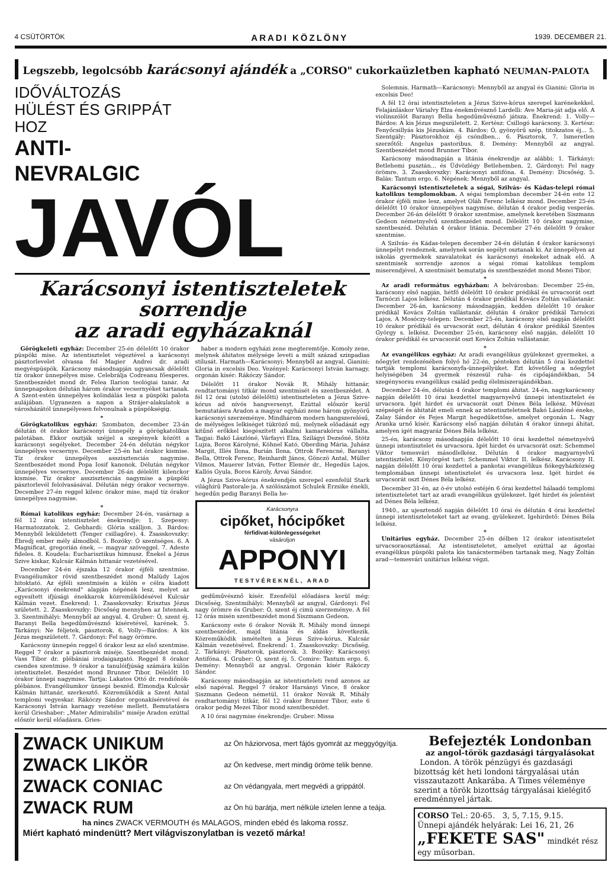4 CSÜTÖRTÖK ARADI KÖZLÖNY 1939. DECEMBER 21.
Legszebb, legolcsóbb karácsonyi ajándék a „CORSO" cukorkaüzletben kapható NEUMAN-PALOTA
IDŐVÁLTOZÁS
HÜLÉST ÉS GRIPPÁT
HOZ
ANTI-
NEVRALGIC
JAVÓL
Karácsonyi istentiszteletek sorrendje
az aradi egyházaknál
Görögkeleti egyház: December 25-én délelőtt 10 órakor püspöki mise. Az istentisztelet végeztével a karácsonyi pásztorlevelet olvassa fel Magier Andrei dr. aradi megyéspüspök. Karácsony másodnapján ugyancsak délelőtt tíz órakor ünnepélyes mise. Celebrálja Codreanu főesperes. Szentbeszédet mond dr. Felea Ilarion teológiai tanár. Az ünnepnapokon délután három órakor vecsernyéket tartanak. A Szent-estén ünnepélyes kolindálás lesz a püspöki palota aulájában. Ugyanezen a napon a Strájer-alakulatok a városházától ünnepélyesen felvonulnak a püspökségig.
*
Görögkatolikus egyház: Szombaton, december 23-án délután öt órakor karácsonyi ünnepély a görögkatolikus palotában. Ekkor osztják széjjel a szegények között a karácsonyi segélyeket. December 24-én délután négykor ünnepélyes vecsernye. December 25-én hat órakor kismise. Tíz órakor ünnepélyes asszisztenciás nagymise. Szentbeszédet mond Popa Iosif kanonok. Délután négykor ünnepélyes vecsernye. December 26-án délelőtt kilenckor kismise. Tíz órakor asszisztenciás nagymise a püspöki pásztorlevél felolvasásával. Délután négy órakor vecsernye. December 27-én reggel kilenc órakor mise, majd tíz órakor ünnepélyes nagymise.
*
Római katolikus egyház: December 24-én, vasárnap a fél 12 órai istentisztelet énekrendje: 1. Szepessy: Harmatozzatok. 2. Gebhardi: Glória szálljon. 3. Bárdos: Mennyből leküldetett (Tenger csillagőre). 4. Zsasskovszky: Ébredj ember mély álmodból. 5. Bozóky: Ó szentséges. 6. A Magnificat, gregorián ének, — magyar szöveggel. 7. Adeste fideles. 8. Koudela: Eucharisztikus himnusz. Énekel a Jézus Szive kiskar, Kulcsár Kálmán hittanár vezetésével.
December 24-én éjszaka 12 órakor éjféli szentmise. Evangéliumkor rövid szentbeszédet mond Malüdy Lajos hitoktató. Az éjféli szentmisén a külön e célra kiadott „Karácsonyi énekrend" alapján népének lesz, melyet az egyesített ifjúsági énekkarok közreműködésével Kulcsár Kálmán vezet. Énekrend: 1. Zsasskovszky: Krisztus Jézus született. 2. Zsasskovszky: Dicsőség mennyben az Istennek. 3. Szentmihályi: Mennyből az angyal. 4. Gruber: Ó, szent éj. Baranyi Bella hegedűművésznő kíséretével, karének. 5. Tárkányi: Ne féljetek, pásztorok. 6. Volly—Bárdos: A kis Jézus megszületett. 7. Gárdonyi: Fel nagy örömre.
Karácsony ünnepén reggel 6 órakor lesz az első szentmise. Reggel 7 órakor a pásztorok miséje. Szentbeszédet mond: Vass Tibor dr. plébániai irodaigazgató. Reggel 8 órakor csendes szentmise. 9 órakor a tanulóifjúság számára külön istentisztelet. Beszédet mond Brunner Tibor. Délelőtt 10 órakor ünnepi nagymise. Tartja: Lakatos Ottó dr. rendiőnök-plébános. Evangéliumkor ünnepi beszéd. Elmondja Kulcsár Kálmán hittanár, szerkesztő. Közreműködik a Szent Antal templomi vegyeskar. Rákóczy Sándor orgonakíséretével és Karácsonyi István karnagy vezetése mellett. Bemutatásra kerül Grieshaber: „Mater Admirabilis" miséje Aradon ezúttal először kerül előadásra. Gries-
haber a modern egyházi zene megteremtője. Komoly zene, melynek áhitatos mélysége leveti a múlt század szinpadias stílusát. Harmath—Karácsonyi: Mennyből az angyal, Gianini: Gloria in excelsis Deo. Vezényel: Karácsonyi István karnagy, orgonán kísér: Rákóczy Sándor.
Délelőtt 11 órakor Novák R. Mihály hittanár, rendtartományi titkár mond szentmisét és szentbeszédet. A fél 12 órai (utolsó délelőtti) istentiszteleten a Jézus Szive-kórus ad nívós hangversenyt. Ezúttal először kerül bemutatásra Aradon a magyar egyházi zene három gyönyörű karácsonyi szerzeménye. Mindhárom modern hangszerelésű, de mélységes lelkiséget tükröző mű, melynek előadását egy kitűnő erőkkel kiegészített alkalmi kamarakórus vállalta. Tagjai: Bakó Lászlóné, Várfayvi Elza, Szilágyi Dezsőné, Stötz Lujza, Boros Károlyné, Köhnel Kató, Oberding Mária, Juhász Margit, Illés Ilona, Burián Ilona, Ottrok Ferencné, Baranyi Bella, Ottrok Ferenc, Reinhardt János, Gönczö Antal, Müller Vilmos, Mauerer István, Fetter Elemér dr., Hegedüs Lajos, Kallós Gyula, Boros Károly, Árvai Sándor.
A Jézus Szive-kórus énekrendjén szerepel ezenfelül Stark világhírű Pastorale-ja. A szólószámot Schulek Erzsike énekli, hegedűn pedig Baranyi Bella he-
Karácsonyra
cipőket, hócipőket
férfidivat-különlegességeket
vásároljon
APPONYI
TESTVÉREKNÉL, ARAD
gedűművésznő kísér. Ezenfelül előadásra kerül még: Dicsőség, Szentmihályi: Mennyből az angyal, Gárdonyi: Fel nagy örömre és Gruber: Ó, szent éj cimü szerzeménye. A fél 12 órás misén szentbeszédet mond Siszmann Gedeon.
Karácsony este 6 órakor Novák R. Mihály mond ünnepi szentbeszédet, majd litánia és áldás következik. Közreműködik ismételten a Jézus Szive-kórus, Kulcsár Kálmán vezetésével. Énekrend: 1. Zsasskovszky: Dicsőség. 2. Tárkányi: Pásztorok, pásztorok. 3. Bozóky: Karácsonyi Antifóna. 4. Gruber: Ó, szent éj. 5. Comire: Tantum ergo. 6. Demény: Mennyből az angyal. Orgonán kísér Rákóczy Sándor.
Karácsony másodnapján az istentiszteleti rend azonos az első napéval. Reggel 7 órakor Harsányi Vince, 8 órakor Siszmann Gedeon németül, 11 órakor Novák R. Mihály rendtartományi titkár, fél 12 órakor Brunner Tibor, este 6 órakor pedig Mezei Tibor mond szentbeszédet.
A 10 órai nagymise énekrendje: Gruber: Missa
Solemnis. Harmath—Karácsonyi: Mennyből az angyal és Gianini: Gloria in excelsis Deo!
A fél 12 órai istentiszteleten a Jézus Szive-kórus szerepel karénekekkel. Felajánláskor Várialvy Elza énekművésznő Lardelli: Ave Maria-ját adja elő. A violinszólót Baranyi Bella hegedűművésznő játsza. Énekrend: 1. Volly—Bárdos: A kis Jézus megszületett. 2. Kertész: Csillogó karácsony. 3. Kertész: Fenyőcsillyás kis Jézuskám. 4. Bárdos: Ó, gyönyörű szép, titokzatos éj... 5. Szentgály: Pásztorokhoz éji csöndben... 6. Pásztorok, 7. Ismeretlen szerzőtől: Angelus pastoribus. 8. Demény: Mennyből az angyal. Szentbeszédet mond Brunner Tibor.
Karácsony másodnapján a litánia énekrendje az alábbi: 1. Tárkányi: Betlehemi pusztán... és Üdvözlégy Betlehemben. 2. Gárdonyi: Fel nagy örömre. 3. Zsasskovszky: Karácsonyi antifóna. 4. Demény: Dicsőség. 5. Balás: Tantum ergo. 6. Népének: Mennyből az angyal.
Karácsonyi istentiszteletek a ségai, Szilvás- és Kádas-telepi római katolikus templomokban. A ségai templomban december 24-én este 12 órakor éjféli mise lesz, amelyet Oláh Ferenc lelkész mond. December 25-én délelőtt 10 órakor ünnepélyes nagymise, délután 4 órakor pedig vesperás. December 26-án délelőtt 9 órakor szentmise, amelynek keretében Siszmann Gedeon németnyelvű szentbeszédet mond. Délelőtt 10 órakor nagymise, szentbeszéd. Délután 4 órakor litánia. December 27-én délelőtt 9 órakor szentmise.
A Szilvás- és Kádas-telepen december 24-én délután 4 órakor karácsonyi ünnepélyt rendeznek, amelynek során segélyt osztanak ki. Az ünnepélyen az iskolás gyermekek szavalatokat és karácsonyi énekeket adnak elő. A szentmisék sorrendje azonos a ségai római katolikus templom miserendjével. A szentmisét bemutatja és szentbeszédet mond Mezei Tibor.
*
Az aradi református egyházban: A belvárosban: December 25-én, karácsony első napján, hétfő délelőtt 10 órakor prédikál és urvacsorát oszt Tarnóczi Lajos lelkész. Délután 4 órakor prédikál Kovács Zoltán vallástanár. December 26-án, karácsony másodnapján, kedden délelőtt 10 órakor prédikál Kovács Zoltán vallástanár, délután 4 órakor prédikál Tarnóczi Lajos. A Mosóczy-telepen: December 25-én, karácsony első napján délelőtt 10 órakor prédikál és urvacsorát oszt, délután 4 órakor prédikál Szentes György s. lelkész. December 25-én, karácsony első napján, délelőtt 10 órakor prédikál és urvacsorát oszt Kovács Zoltán vallástanár.
*
Az evangélikus egyház: Az aradi evangélikus gyülekezet gyermekei, a nőegylet rendezésében folyó hó 22-én, pénteken délután 5 órai kezdettel tartják templomi karácsonyfa-ünnepélyüket. Ezt követőleg a nőegylet helyiségében 34 gyermek részesül ruha- és cipőajándékban, 54 szegénysorsu evangélikus család pedig élelmiszerajándékban.
December 24-én, délután 4 órakor templomi áhitat. 24-én, nagykarácsony napján délelőtt 10 órai kezdettel magyarnyelvű ünnepi istentisztelet és urvacsora. Igét hirdet és urvacsorát oszt Dénes Béla lelkész. Művészi szépségét és áhitatát emeli ennek az istentiszteletnek Bakó Lászlóné éneke, Zalay Sándor és Fejes Margit hegedűkettőse, amelyet orgonán L. Nagy Aranka urnő kísér. Karácsony első napján délután 4 órakor ünnepi áhitat, amelyen igét magyaráz Dénes Béla lelkész.
25-én, karácsony másodnapján délelőtt 10 órai kezdettel németnyelvű ünnepi istentisztelet és urvacsora. Igét hirdet és urvacsorát oszt: Schemmel Viktor temesvári másodlelkész. Délután 4 órakor magyarnyelvű istentisztelet. Könyörgést tart: Schemmel Viktor II. lelkész. Karácsony II. napján délelőtt 10 órai kezdettel a pankotai evangélikus fiókegyházközség templomában ünnepi istentisztelet és urvacsora lesz. Igét hirdet és urvacsorát oszt Dénes Béla lelkész.
December 31-én, az ó-év utolsó estéjén 6 órai kezdettel hálaadó templomi istentiszteletet tart az aradi evangélikus gyülekezet. Igét hirdet és jelentést ad Dénes Béla lelkész.
1940., az ujesztendő napján délelőtt 10 órai és délután 4 órai kezdettel ünnepi istentiszteleteket tart az evang. gyülekezet. Igehirdető: Dénes Béla lelkész.
*
Unitárius egyház. December 25-én délben 12 órakor istentisztelet urvacsoraosztással. Az istentiszteletet, amelyet ezúttal az ágostai evangélikus püspöki palota kis tanácstermében tartanak meg, Nagy Zoltán arad—temesvári unitárius lelkész végzi.
ZWACK UNIKUM az Ön háziorvosa, mert fájós gyomrát az meggyógyítja.
ZWACK LIKÖR az Ön kedvese, mert mindig öröme telik benne.
ZWACK CONIAC az On védangyala, mert megvédi a grippától.
ZWACK RUM az Ön hü barátja, mert nélküle iztelen lenne a teája.
ha nincs ZWACK VERMOUTH és MALAGOS, minden ebéd és lakoma rossz.
Miért kapható mindenütt? Mert világviszonylatban is vezető márka!
Befejezték Londonban
az angol-török gazdasági tárgyalásokat
London. A török pénzügyi és gazdasági bizottság két heti londoni tárgyalásai után visszautazott Ankarába. A Times véleménye szerint a török bizottság tárgyalásai kielégitő eredménnyel jártak.
CORSO Tel.: 20-65. 3, 5, 7.15, 9.15.
Ünnepi ajándék helyárak: Lei 16, 21, 26
„FEKETE SAS" mindkét rész egy műsorban.